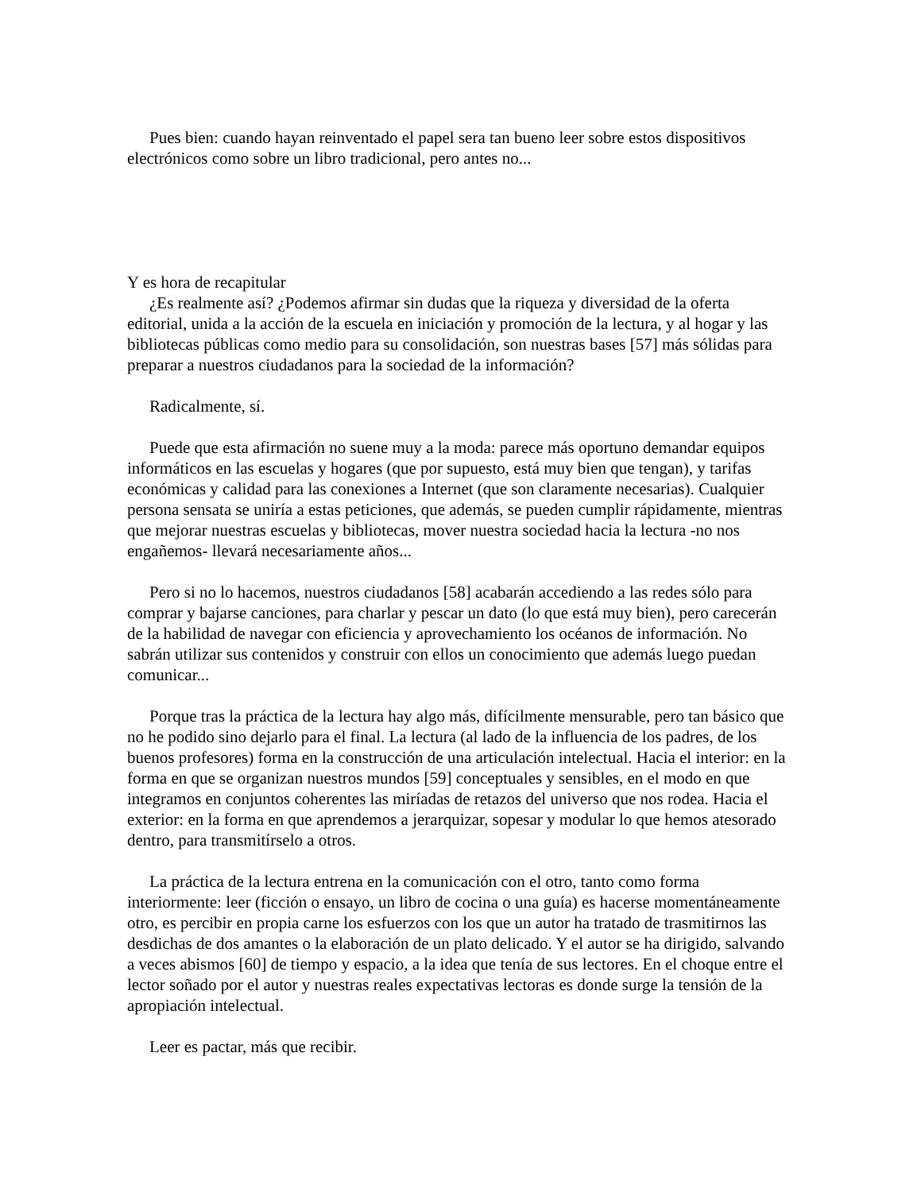Pues bien: cuando hayan reinventado el papel sera tan bueno leer sobre estos dispositivos electrónicos como sobre un libro tradicional, pero antes no...
Y es hora de recapitular
¿Es realmente así? ¿Podemos afirmar sin dudas que la riqueza y diversidad de la oferta editorial, unida a la acción de la escuela en iniciación y promoción de la lectura, y al hogar y las bibliotecas públicas como medio para su consolidación, son nuestras bases [57] más sólidas para preparar a nuestros ciudadanos para la sociedad de la información?
Radicalmente, sí.
Puede que esta afirmación no suene muy a la moda: parece más oportuno demandar equipos informáticos en las escuelas y hogares (que por supuesto, está muy bien que tengan), y tarifas económicas y calidad para las conexiones a Internet (que son claramente necesarias). Cualquier persona sensata se uniría a estas peticiones, que además, se pueden cumplir rápidamente, mientras que mejorar nuestras escuelas y bibliotecas, mover nuestra sociedad hacia la lectura -no nos engañemos- llevará necesariamente años...
Pero si no lo hacemos, nuestros ciudadanos [58] acabarán accediendo a las redes sólo para comprar y bajarse canciones, para charlar y pescar un dato (lo que está muy bien), pero carecerán de la habilidad de navegar con eficiencia y aprovechamiento los océanos de información. No sabrán utilizar sus contenidos y construir con ellos un conocimiento que además luego puedan comunicar...
Porque tras la práctica de la lectura hay algo más, difícilmente mensurable, pero tan básico que no he podido sino dejarlo para el final. La lectura (al lado de la influencia de los padres, de los buenos profesores) forma en la construcción de una articulación intelectual. Hacia el interior: en la forma en que se organizan nuestros mundos [59] conceptuales y sensibles, en el modo en que integramos en conjuntos coherentes las miríadas de retazos del universo que nos rodea. Hacia el exterior: en la forma en que aprendemos a jerarquizar, sopesar y modular lo que hemos atesorado dentro, para transmitírselo a otros.
La práctica de la lectura entrena en la comunicación con el otro, tanto como forma interiormente: leer (ficción o ensayo, un libro de cocina o una guía) es hacerse momentáneamente otro, es percibir en propia carne los esfuerzos con los que un autor ha tratado de trasmitirnos las desdichas de dos amantes o la elaboración de un plato delicado. Y el autor se ha dirigido, salvando a veces abismos [60] de tiempo y espacio, a la idea que tenía de sus lectores. En el choque entre el lector soñado por el autor y nuestras reales expectativas lectoras es donde surge la tensión de la apropiación intelectual.
Leer es pactar, más que recibir.